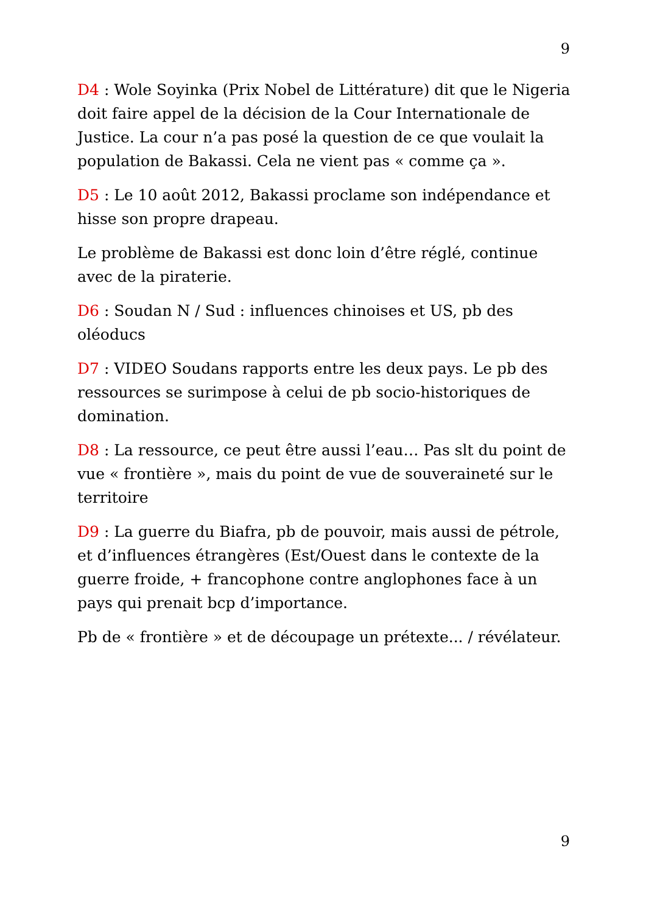9
D4 : Wole Soyinka (Prix Nobel de Littérature) dit que le Nigeria doit faire appel de la décision de la Cour Internationale de Justice. La cour n’a pas posé la question de ce que voulait la population de Bakassi. Cela ne vient pas « comme ça ».
D5 : Le 10 août 2012, Bakassi proclame son indépendance et hisse son propre drapeau.
Le problème de Bakassi est donc loin d’être réglé, continue avec de la piraterie.
D6 : Soudan N / Sud : influences chinoises et US, pb des oléoducs
D7 : VIDEO Soudans rapports entre les deux pays. Le pb des ressources se surimpose à celui de pb socio-historiques de domination.
D8 : La ressource, ce peut être aussi l’eau… Pas slt du point de vue « frontière », mais du point de vue de souveraineté sur le territoire
D9 : La guerre du Biafra, pb de pouvoir, mais aussi de pétrole, et d’influences étrangères (Est/Ouest dans le contexte de la guerre froide, + francophone contre anglophones face à un pays qui prenait bcp d’importance.
Pb de « frontière » et de découpage un prétexte... / révélateur.
9